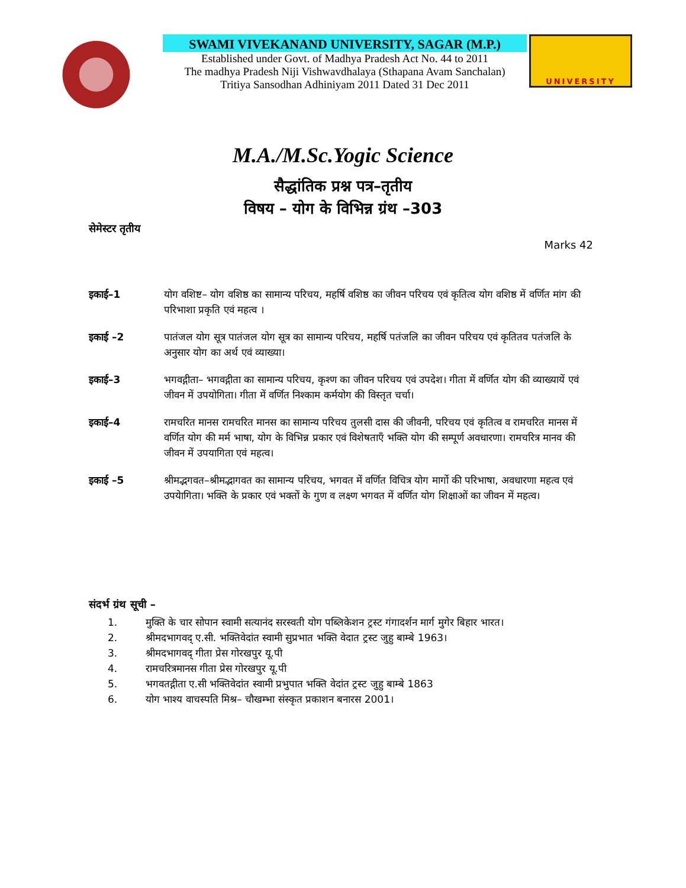SWAMI VIVEKANAND UNIVERSITY, SAGAR (M.P.)
Established under Govt. of Madhya Pradesh Act No. 44 to 2011
The madhya Pradesh Niji Vishwavdhalaya (Sthapana Avam Sanchalan)
Tritiya Sansodhan Adhiniyam 2011 Dated 31 Dec 2011
UNIVERSITY
M.A./M.Sc.Yogic Science
सैद्धांतिक प्रश्न पत्र–तृतीय
विषय – योग के विभिन्न ग्रंथ –303
सेमेस्टर तृतीय
Marks 42
इकाई–1 योग वशिष्ट– योग वशिष्ठ का सामान्य परिचय, महर्षि वशिष्ठ का जीवन परिचय एवं कृतित्व योग वशिष्ठ में वर्णित मांग की परिभाशा प्रकृति एवं महत्व ।
इकाई –2 पातंजल योग सूत्र पातंजल योग सूत्र का सामान्य परिचय, महर्षि पतंजलि का जीवन परिचय एवं कृतितव पतंजलि के अनुसार योग का अर्थ एवं व्याख्या।
इकाई–3 भगवद्गीता– भगवद्गीता का सामान्य परिचय, कृश्ण का जीवन परिचय एवं उपदेश। गीता में वर्णित योग की व्याख्यायें एवं जीवन में उपयोगिता। गीता में वर्णित निश्काम कर्मयोग की विस्तृत चर्चा।
इकाई–4 रामचरित मानस रामचरित मानस का सामान्य परिचय तुलसी दास की जीवनी, परिचय एवं कृतित्व व रामचरित मानस में वर्णित योग की मर्म भाषा, योग के विभिन्न प्रकार एवं विशेषताएँ भक्ति योग की सम्पूर्ण अवधारणा। रामचरित्र मानव की जीवन में उपयागिता एवं महत्व।
इकाई –5 श्रीमद्भगवत–श्रीमद्भागवत का सामान्य परिचय, भगवत में वर्णित विचित्र योग मार्गो की परिभाषा, अवधारणा महत्व एवं उपयेागिता। भक्ति के प्रकार एवं भक्तों के गुण व लक्ष्ण भगवत में वर्णित योग शिक्षाओं का जीवन में महत्व।
संदर्भ ग्रंथ सूची –
1. मुक्ति के चार सोपान स्वामी सत्यानंद सरस्वती योग पब्लिकेशन ट्रस्ट गंगादर्शन मार्ग मुगेर बिहार भारत।
2. श्रीमदभागवद् ए.सी. भक्तिवेदांत स्वामी सुप्रभात भक्ति वेदात ट्रस्ट जुहु बाम्बे 1963।
3. श्रीमदभागवद् गीता प्रेस गोरखपुर यू.पी
4. रामचरित्रमानस गीता प्रेस गोरखपुर यू.पी
5. भगवतद्गीता ए.सी भक्तिवेदांत स्वामी प्रभुपात भक्ति वेदांत ट्रस्ट जुहु बाम्बे 1863
6. योग भाश्य वाचस्पति मिश्र– चौखम्भा संस्कृत प्रकाशन बनारस 2001।